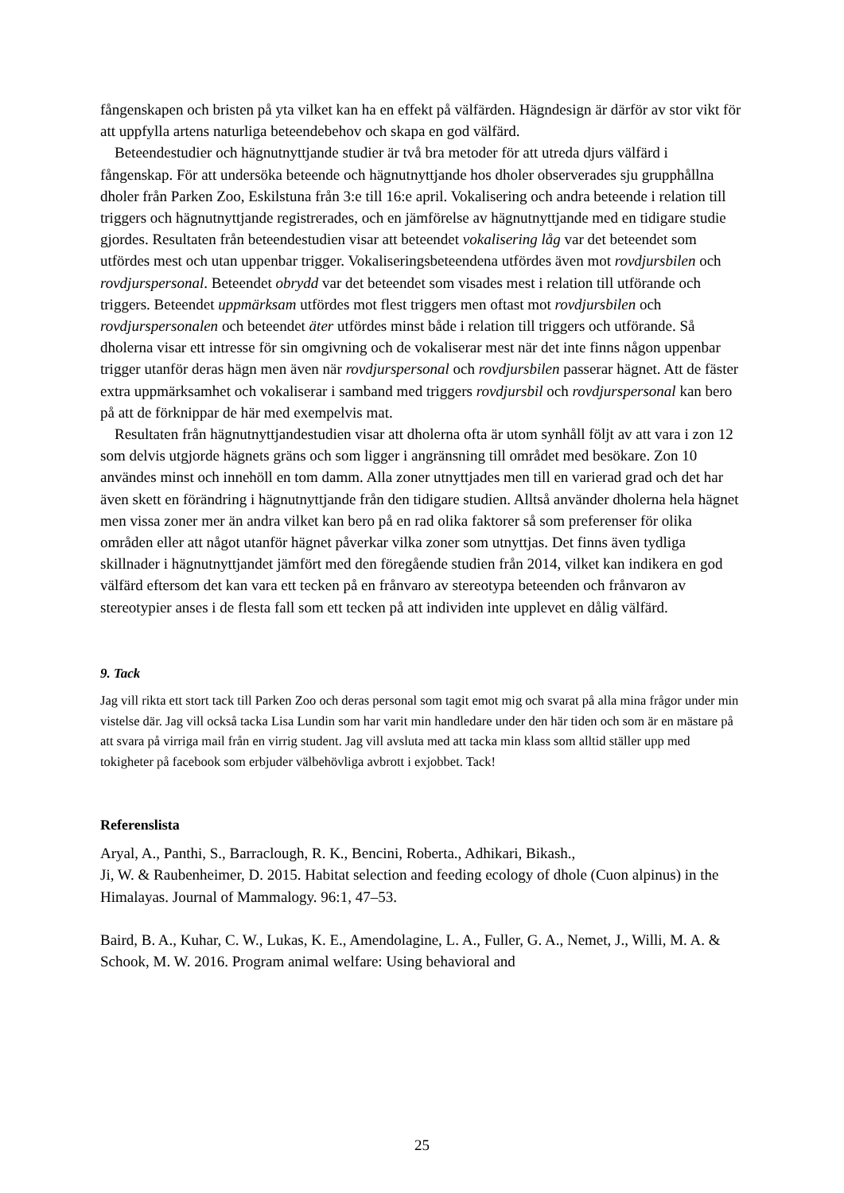fångenskapen och bristen på yta vilket kan ha en effekt på välfärden. Hägndesign är därför av stor vikt för att uppfylla artens naturliga beteendebehov och skapa en god välfärd.
Beteendestudier och hägnutnyttjande studier är två bra metoder för att utreda djurs välfärd i fångenskap. För att undersöka beteende och hägnutnyttjande hos dholer observerades sju grupphållna dholer från Parken Zoo, Eskilstuna från 3:e till 16:e april. Vokalisering och andra beteende i relation till triggers och hägnutnyttjande registrerades, och en jämförelse av hägnutnyttjande med en tidigare studie gjordes. Resultaten från beteendestudien visar att beteendet vokalisering låg var det beteendet som utfördes mest och utan uppenbar trigger. Vokaliseringsbeteendena utfördes även mot rovdjursbilen och rovdjurspersonal. Beteendet obrydd var det beteendet som visades mest i relation till utförande och triggers. Beteendet uppmärksam utfördes mot flest triggers men oftast mot rovdjursbilen och rovdjurspersonalen och beteendet äter utfördes minst både i relation till triggers och utförande. Så dholerna visar ett intresse för sin omgivning och de vokaliserar mest när det inte finns någon uppenbar trigger utanför deras hägn men även när rovdjurspersonal och rovdjursbilen passerar hägnet. Att de fäster extra uppmärksamhet och vokaliserar i samband med triggers rovdjursbil och rovdjurspersonal kan bero på att de förknippar de här med exempelvis mat.
Resultaten från hägnutnyttjandestudien visar att dholerna ofta är utom synhåll följt av att vara i zon 12 som delvis utgjorde hägnets gräns och som ligger i angränsning till området med besökare. Zon 10 användes minst och innehöll en tom damm. Alla zoner utnyttjades men till en varierad grad och det har även skett en förändring i hägnutnyttjande från den tidigare studien. Alltså använder dholerna hela hägnet men vissa zoner mer än andra vilket kan bero på en rad olika faktorer så som preferenser för olika områden eller att något utanför hägnet påverkar vilka zoner som utnyttjas. Det finns även tydliga skillnader i hägnutnyttjandet jämfört med den föregående studien från 2014, vilket kan indikera en god välfärd eftersom det kan vara ett tecken på en frånvaro av stereotypa beteenden och frånvaron av stereotypier anses i de flesta fall som ett tecken på att individen inte upplevet en dålig välfärd.
9. Tack
Jag vill rikta ett stort tack till Parken Zoo och deras personal som tagit emot mig och svarat på alla mina frågor under min vistelse där. Jag vill också tacka Lisa Lundin som har varit min handledare under den här tiden och som är en mästare på att svara på virriga mail från en virrig student. Jag vill avsluta med att tacka min klass som alltid ställer upp med tokigheter på facebook som erbjuder välbehövliga avbrott i exjobbet. Tack!
Referenslista
Aryal, A., Panthi, S., Barraclough, R. K., Bencini, Roberta., Adhikari, Bikash.,
Ji, W. & Raubenheimer, D. 2015. Habitat selection and feeding ecology of dhole (Cuon alpinus) in the Himalayas. Journal of Mammalogy. 96:1, 47–53.
Baird, B. A., Kuhar, C. W., Lukas, K. E., Amendolagine, L. A., Fuller, G. A., Nemet, J., Willi, M. A. & Schook, M. W. 2016. Program animal welfare: Using behavioral and
25